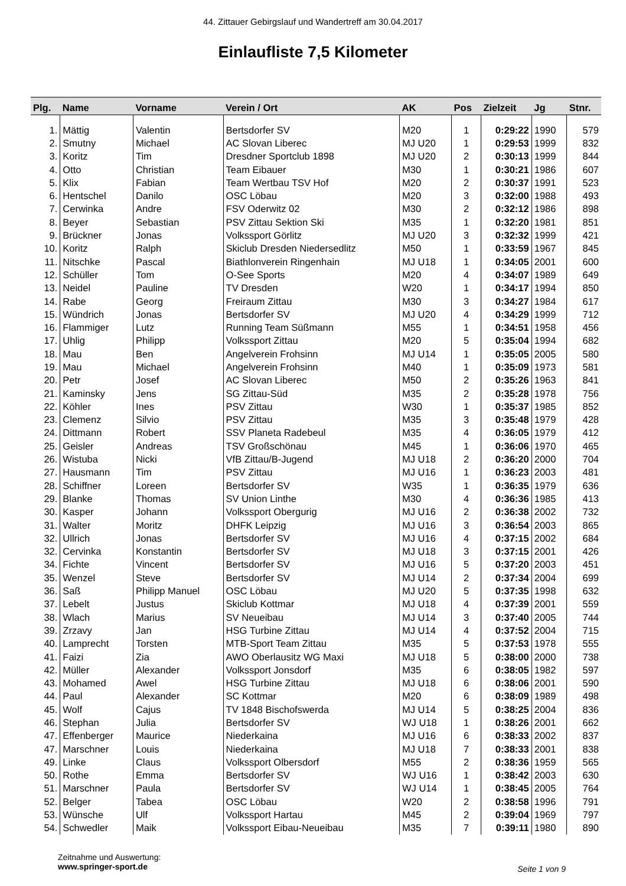44. Zittauer Gebirgslauf und Wandertreff am 30.04.2017
Einlaufliste 7,5 Kilometer
| Plg. | Name | Vorname | Verein / Ort | AK | Pos | Zielzeit | Jg | Stnr. |
| --- | --- | --- | --- | --- | --- | --- | --- | --- |
| 1. | Mättig | Valentin | Bertsdorfer SV | M20 | 1 | 0:29:22 | 1990 | 579 |
| 2. | Smutny | Michael | AC Slovan Liberec | MJ U20 | 1 | 0:29:53 | 1999 | 832 |
| 3. | Koritz | Tim | Dresdner Sportclub 1898 | MJ U20 | 2 | 0:30:13 | 1999 | 844 |
| 4. | Otto | Christian | Team Eibauer | M30 | 1 | 0:30:21 | 1986 | 607 |
| 5. | Klix | Fabian | Team Wertbau TSV Hof | M20 | 2 | 0:30:37 | 1991 | 523 |
| 6. | Hentschel | Danilo | OSC Löbau | M20 | 3 | 0:32:00 | 1988 | 493 |
| 7. | Cerwinka | Andre | FSV Oderwitz 02 | M30 | 2 | 0:32:12 | 1986 | 898 |
| 8. | Beyer | Sebastian | PSV Zittau Sektion Ski | M35 | 1 | 0:32:20 | 1981 | 851 |
| 9. | Brückner | Jonas | Volkssport Görlitz | MJ U20 | 3 | 0:32:32 | 1999 | 421 |
| 10. | Koritz | Ralph | Skiclub Dresden Niedersedlitz | M50 | 1 | 0:33:59 | 1967 | 845 |
| 11. | Nitschke | Pascal | Biathlonverein Ringenhain | MJ U18 | 1 | 0:34:05 | 2001 | 600 |
| 12. | Schüller | Tom | O-See Sports | M20 | 4 | 0:34:07 | 1989 | 649 |
| 13. | Neidel | Pauline | TV Dresden | W20 | 1 | 0:34:17 | 1994 | 850 |
| 14. | Rabe | Georg | Freiraum Zittau | M30 | 3 | 0:34:27 | 1984 | 617 |
| 15. | Wündrich | Jonas | Bertsdorfer SV | MJ U20 | 4 | 0:34:29 | 1999 | 712 |
| 16. | Flammiger | Lutz | Running Team Süßmann | M55 | 1 | 0:34:51 | 1958 | 456 |
| 17. | Uhlig | Philipp | Volkssport Zittau | M20 | 5 | 0:35:04 | 1994 | 682 |
| 18. | Mau | Ben | Angelverein Frohsinn | MJ U14 | 1 | 0:35:05 | 2005 | 580 |
| 19. | Mau | Michael | Angelverein Frohsinn | M40 | 1 | 0:35:09 | 1973 | 581 |
| 20. | Petr | Josef | AC Slovan Liberec | M50 | 2 | 0:35:26 | 1963 | 841 |
| 21. | Kaminsky | Jens | SG Zittau-Süd | M35 | 2 | 0:35:28 | 1978 | 756 |
| 22. | Köhler | Ines | PSV Zittau | W30 | 1 | 0:35:37 | 1985 | 852 |
| 23. | Clemenz | Silvio | PSV Zittau | M35 | 3 | 0:35:48 | 1979 | 428 |
| 24. | Dittmann | Robert | SSV Planeta Radebeul | M35 | 4 | 0:36:05 | 1979 | 412 |
| 25. | Geisler | Andreas | TSV Großschönau | M45 | 1 | 0:36:06 | 1970 | 465 |
| 26. | Wistuba | Nicki | VfB Zittau/B-Jugend | MJ U18 | 2 | 0:36:20 | 2000 | 704 |
| 27. | Hausmann | Tim | PSV Zittau | MJ U16 | 1 | 0:36:23 | 2003 | 481 |
| 28. | Schiffner | Loreen | Bertsdorfer SV | W35 | 1 | 0:36:35 | 1979 | 636 |
| 29. | Blanke | Thomas | SV Union Linthe | M30 | 4 | 0:36:36 | 1985 | 413 |
| 30. | Kasper | Johann | Volkssport Obergurig | MJ U16 | 2 | 0:36:38 | 2002 | 732 |
| 31. | Walter | Moritz | DHFK Leipzig | MJ U16 | 3 | 0:36:54 | 2003 | 865 |
| 32. | Ullrich | Jonas | Bertsdorfer SV | MJ U16 | 4 | 0:37:15 | 2002 | 684 |
| 32. | Cervinka | Konstantin | Bertsdorfer SV | MJ U18 | 3 | 0:37:15 | 2001 | 426 |
| 34. | Fichte | Vincent | Bertsdorfer SV | MJ U16 | 5 | 0:37:20 | 2003 | 451 |
| 35. | Wenzel | Steve | Bertsdorfer SV | MJ U14 | 2 | 0:37:34 | 2004 | 699 |
| 36. | Saß | Philipp Manuel | OSC Löbau | MJ U20 | 5 | 0:37:35 | 1998 | 632 |
| 37. | Lebelt | Justus | Skiclub Kottmar | MJ U18 | 4 | 0:37:39 | 2001 | 559 |
| 38. | Wlach | Marius | SV Neueibau | MJ U14 | 3 | 0:37:40 | 2005 | 744 |
| 39. | Zrzavy | Jan | HSG Turbine Zittau | MJ U14 | 4 | 0:37:52 | 2004 | 715 |
| 40. | Lamprecht | Torsten | MTB-Sport Team Zittau | M35 | 5 | 0:37:53 | 1978 | 555 |
| 41. | Faizi | Zia | AWO Oberlausitz WG Maxi | MJ U18 | 5 | 0:38:00 | 2000 | 738 |
| 42. | Müller | Alexander | Volkssport Jonsdorf | M35 | 6 | 0:38:05 | 1982 | 597 |
| 43. | Mohamed | Awel | HSG Turbine Zittau | MJ U18 | 6 | 0:38:06 | 2001 | 590 |
| 44. | Paul | Alexander | SC Kottmar | M20 | 6 | 0:38:09 | 1989 | 498 |
| 45. | Wolf | Cajus | TV 1848 Bischofswerda | MJ U14 | 5 | 0:38:25 | 2004 | 836 |
| 46. | Stephan | Julia | Bertsdorfer SV | WJ U18 | 1 | 0:38:26 | 2001 | 662 |
| 47. | Effenberger | Maurice | Niederkaina | MJ U16 | 6 | 0:38:33 | 2002 | 837 |
| 47. | Marschner | Louis | Niederkaina | MJ U18 | 7 | 0:38:33 | 2001 | 838 |
| 49. | Linke | Claus | Volkssport Olbersdorf | M55 | 2 | 0:38:36 | 1959 | 565 |
| 50. | Rothe | Emma | Bertsdorfer SV | WJ U16 | 1 | 0:38:42 | 2003 | 630 |
| 51. | Marschner | Paula | Bertsdorfer SV | WJ U14 | 1 | 0:38:45 | 2005 | 764 |
| 52. | Belger | Tabea | OSC Löbau | W20 | 2 | 0:38:58 | 1996 | 791 |
| 53. | Wünsche | Ulf | Volkssport Hartau | M45 | 2 | 0:39:04 | 1969 | 797 |
| 54. | Schwedler | Maik | Volkssport Eibau-Neueibau | M35 | 7 | 0:39:11 | 1980 | 890 |
Zeitnahme und Auswertung:
www.springer-sport.de
Seite 1 von 9